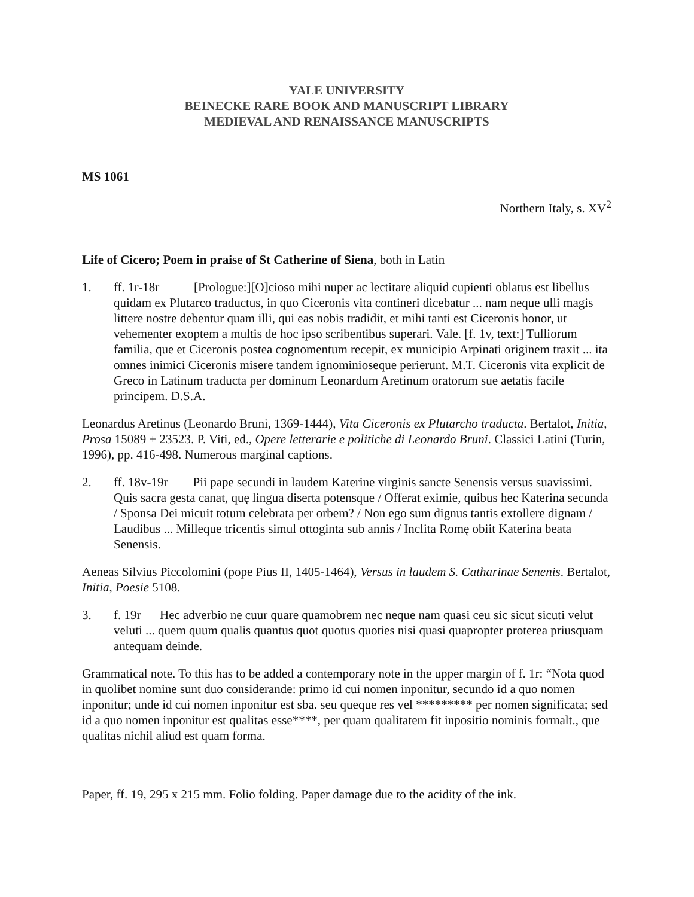YALE UNIVERSITY
BEINECKE RARE BOOK AND MANUSCRIPT LIBRARY
MEDIEVAL AND RENAISSANCE MANUSCRIPTS
MS 1061
Northern Italy, s. XV<sup>2</sup>
Life of Cicero; Poem in praise of St Catherine of Siena, both in Latin
1. ff. 1r-18r [Prologue:][O]cioso mihi nuper ac lectitare aliquid cupienti oblatus est libellus quidam ex Plutarco traductus, in quo Ciceronis vita contineri dicebatur ... nam neque ulli magis littere nostre debentur quam illi, qui eas nobis tradidit, et mihi tanti est Ciceronis honor, ut vehementer exoptem a multis de hoc ipso scribentibus superari. Vale. [f. 1v, text:] Tulliorum familia, que et Ciceronis postea cognomentum recepit, ex municipio Arpinati originem traxit ... ita omnes inimici Ciceronis misere tandem ignominioseque perierunt. M.T. Ciceronis vita explicit de Greco in Latinum traducta per dominum Leonardum Aretinum oratorum sue aetatis facile principem. D.S.A.
Leonardus Aretinus (Leonardo Bruni, 1369-1444), Vita Ciceronis ex Plutarcho traducta. Bertalot, Initia, Prosa 15089 + 23523. P. Viti, ed., Opere letterarie e politiche di Leonardo Bruni. Classici Latini (Turin, 1996), pp. 416-498. Numerous marginal captions.
2. ff. 18v-19r Pii pape secundi in laudem Katerine virginis sancte Senensis versus suavissimi. Quis sacra gesta canat, quę lingua diserta potensque / Offerat eximie, quibus hec Katerina secunda / Sponsa Dei micuit totum celebrata per orbem? / Non ego sum dignus tantis extollere dignam / Laudibus ... Milleque tricentis simul ottoginta sub annis / Inclita Romę obiit Katerina beata Senensis.
Aeneas Silvius Piccolomini (pope Pius II, 1405-1464), Versus in laudem S. Catharinae Senenis. Bertalot, Initia, Poesie 5108.
3. f. 19r Hec adverbio ne cuur quare quamobrem nec neque nam quasi ceu sic sicut sicuti velut veluti ... quem quum qualis quantus quot quotus quoties nisi quasi quapropter proterea priusquam antequam deinde.
Grammatical note. To this has to be added a contemporary note in the upper margin of f. 1r: “Nota quod in quolibet nomine sunt duo considerande: primo id cui nomen inponitur, secundo id a quo nomen inponitur; unde id cui nomen inponitur est sba. seu queque res vel ********* per nomen significata; sed id a quo nomen inponitur est qualitas esse****, per quam qualitatem fit inpositio nominis formalt., que qualitas nichil aliud est quam forma.
Paper, ff. 19, 295 x 215 mm. Folio folding. Paper damage due to the acidity of the ink.